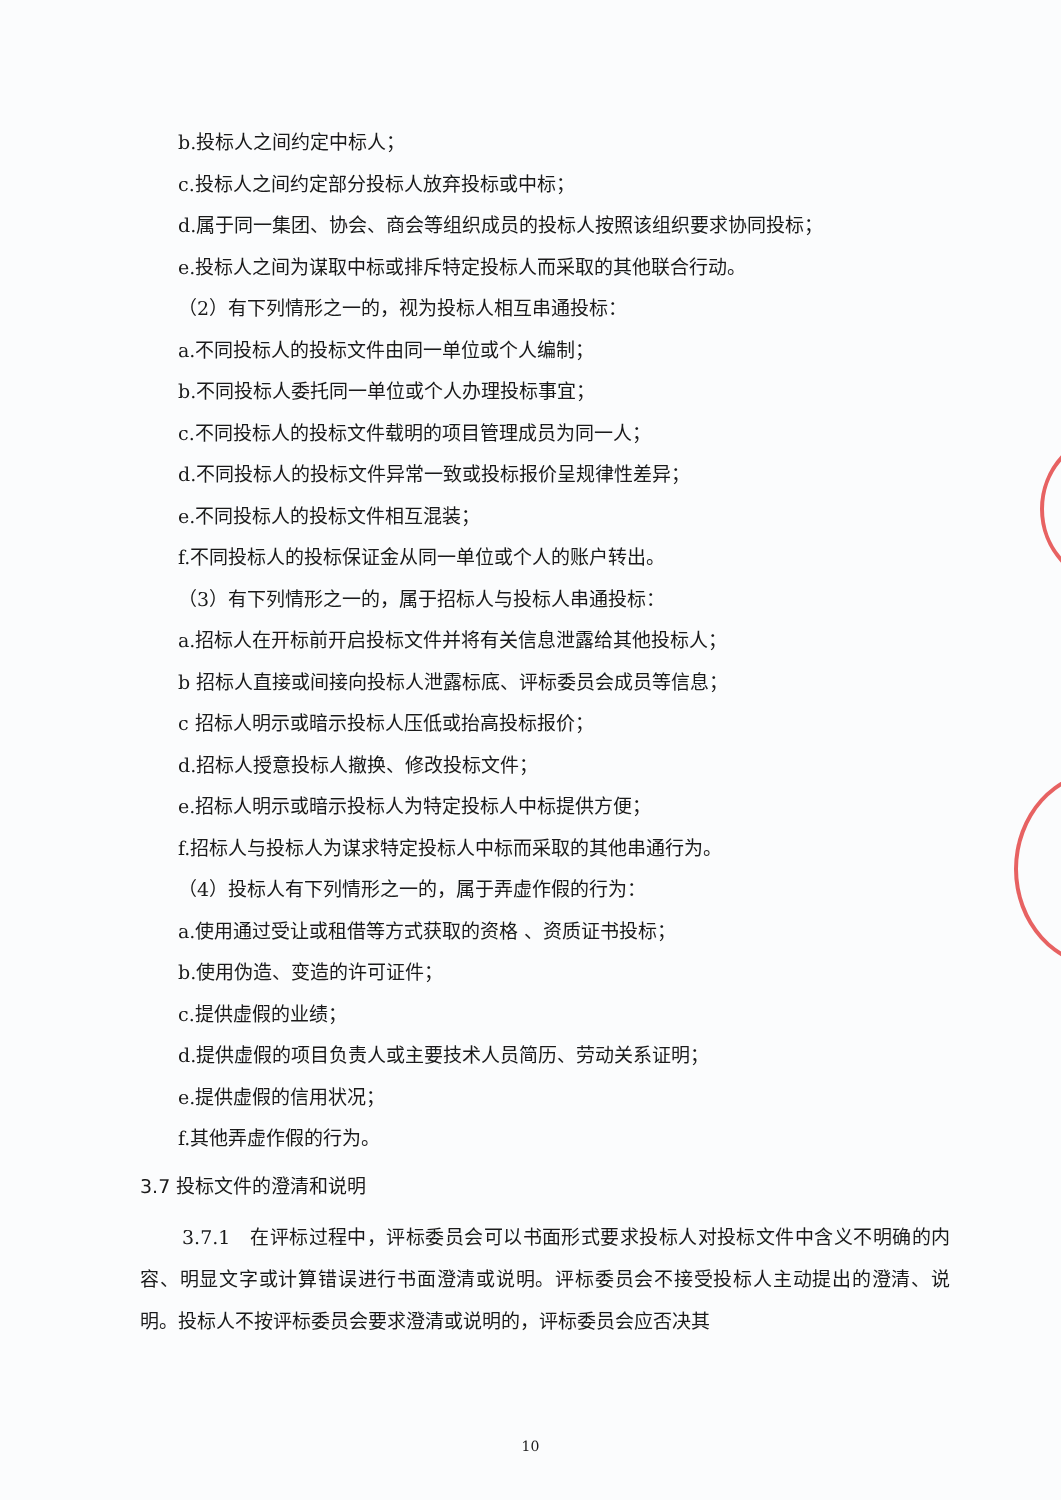b.投标人之间约定中标人；
c.投标人之间约定部分投标人放弃投标或中标；
d.属于同一集团、协会、商会等组织成员的投标人按照该组织要求协同投标；
e.投标人之间为谋取中标或排斥特定投标人而采取的其他联合行动。
（2）有下列情形之一的，视为投标人相互串通投标：
a.不同投标人的投标文件由同一单位或个人编制；
b.不同投标人委托同一单位或个人办理投标事宜；
c.不同投标人的投标文件载明的项目管理成员为同一人；
d.不同投标人的投标文件异常一致或投标报价呈规律性差异；
e.不同投标人的投标文件相互混装；
f.不同投标人的投标保证金从同一单位或个人的账户转出。
（3）有下列情形之一的，属于招标人与投标人串通投标：
a.招标人在开标前开启投标文件并将有关信息泄露给其他投标人；
b 招标人直接或间接向投标人泄露标底、评标委员会成员等信息；
c 招标人明示或暗示投标人压低或抬高投标报价；
d.招标人授意投标人撤换、修改投标文件；
e.招标人明示或暗示投标人为特定投标人中标提供方便；
f.招标人与投标人为谋求特定投标人中标而采取的其他串通行为。
（4）投标人有下列情形之一的，属于弄虚作假的行为：
a.使用通过受让或租借等方式获取的资格 、资质证书投标；
b.使用伪造、变造的许可证件；
c.提供虚假的业绩；
d.提供虚假的项目负责人或主要技术人员简历、劳动关系证明；
e.提供虚假的信用状况；
f.其他弄虚作假的行为。
3.7 投标文件的澄清和说明
3.7.1　在评标过程中，评标委员会可以书面形式要求投标人对投标文件中含义不明确的内容、明显文字或计算错误进行书面澄清或说明。评标委员会不接受投标人主动提出的澄清、说明。投标人不按评标委员会要求澄清或说明的，评标委员会应否决其
10